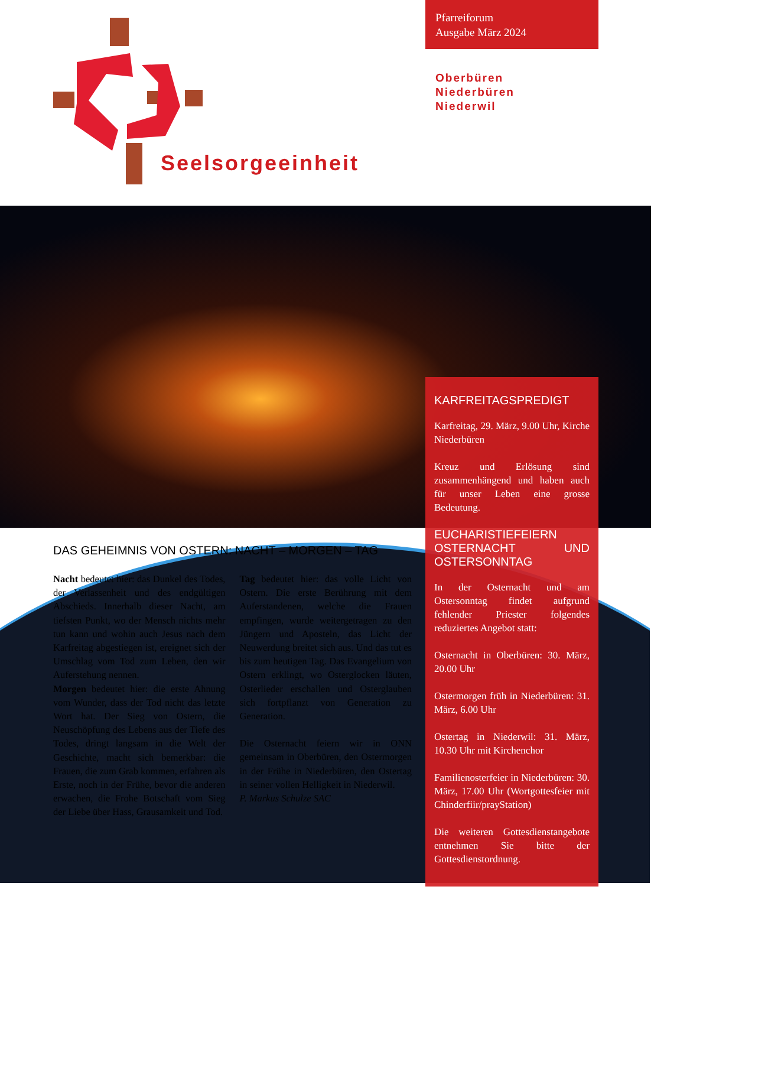Seelsorgeeinheit
Pfarreiforum
Ausgabe März 2024
Oberbüren
Niederbüren
Niederwil
KARFREITAGSPREDIGT
Karfreitag, 29. März, 9.00 Uhr, Kirche Niederbüren
Kreuz und Erlösung sind zusammenhängend und haben auch für unser Leben eine grosse Bedeutung.
EUCHARISTIEFEIERN OSTERNACHT UND OSTERSONNTAG
In der Osternacht und am Ostersonntag findet aufgrund fehlender Priester folgendes reduziertes Angebot statt:
Osternacht in Oberbüren: 30. März, 20.00 Uhr
Ostermorgen früh in Niederbüren: 31. März, 6.00 Uhr
Ostertag in Niederwil: 31. März, 10.30 Uhr mit Kirchenchor
Familienosterfeier in Niederbüren: 30. März, 17.00 Uhr (Wortgottesfeier mit Chinderfiir/prayStation)
Die weiteren Gottesdienstangebote entnehmen Sie bitte der Gottesdienstordnung.
DAS GEHEIMNIS VON OSTERN: NACHT – MORGEN – TAG
Nacht bedeutet hier: das Dunkel des Todes, der Verlassenheit und des endgültigen Abschieds. Innerhalb dieser Nacht, am tiefsten Punkt, wo der Mensch nichts mehr tun kann und wohin auch Jesus nach dem Karfreitag abgestiegen ist, ereignet sich der Umschlag vom Tod zum Leben, den wir Auferstehung nennen.
Morgen bedeutet hier: die erste Ahnung vom Wunder, dass der Tod nicht das letzte Wort hat. Der Sieg von Ostern, die Neuschöpfung des Lebens aus der Tiefe des Todes, dringt langsam in die Welt der Geschichte, macht sich bemerkbar: die Frauen, die zum Grab kommen, erfahren als Erste, noch in der Frühe, bevor die anderen erwachen, die Frohe Botschaft vom Sieg der Liebe über Hass, Grausamkeit und Tod.
Tag bedeutet hier: das volle Licht von Ostern. Die erste Berührung mit dem Auferstandenen, welche die Frauen empfingen, wurde weitergetragen zu den Jüngern und Aposteln, das Licht der Neuwerdung breitet sich aus. Und das tut es bis zum heutigen Tag. Das Evangelium von Ostern erklingt, wo Osterglocken läuten, Osterlieder erschallen und Osterglauben sich fortpflanzt von Generation zu Generation.
Die Osternacht feiern wir in ONN gemeinsam in Oberbüren, den Ostermorgen in der Frühe in Niederbüren, den Ostertag in seiner vollen Helligkeit in Niederwil.
P. Markus Schulze SAC